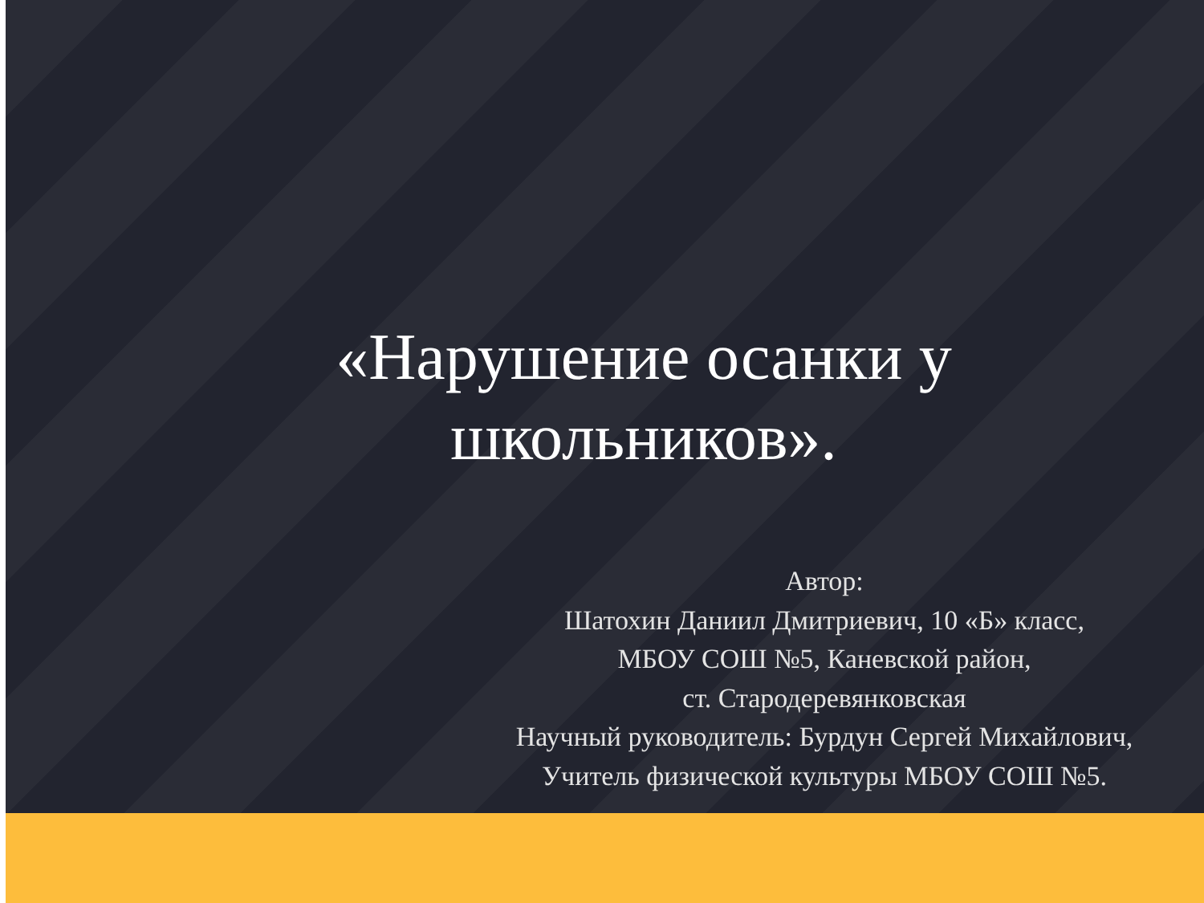«Нарушение осанки у школьников».
Автор:
Шатохин Даниил Дмитриевич, 10 «Б» класс,
МБОУ СОШ №5, Каневской район,
ст. Стародеревянковская
Научный руководитель: Бурдун Сергей Михайлович,
Учитель физической культуры МБОУ СОШ №5.